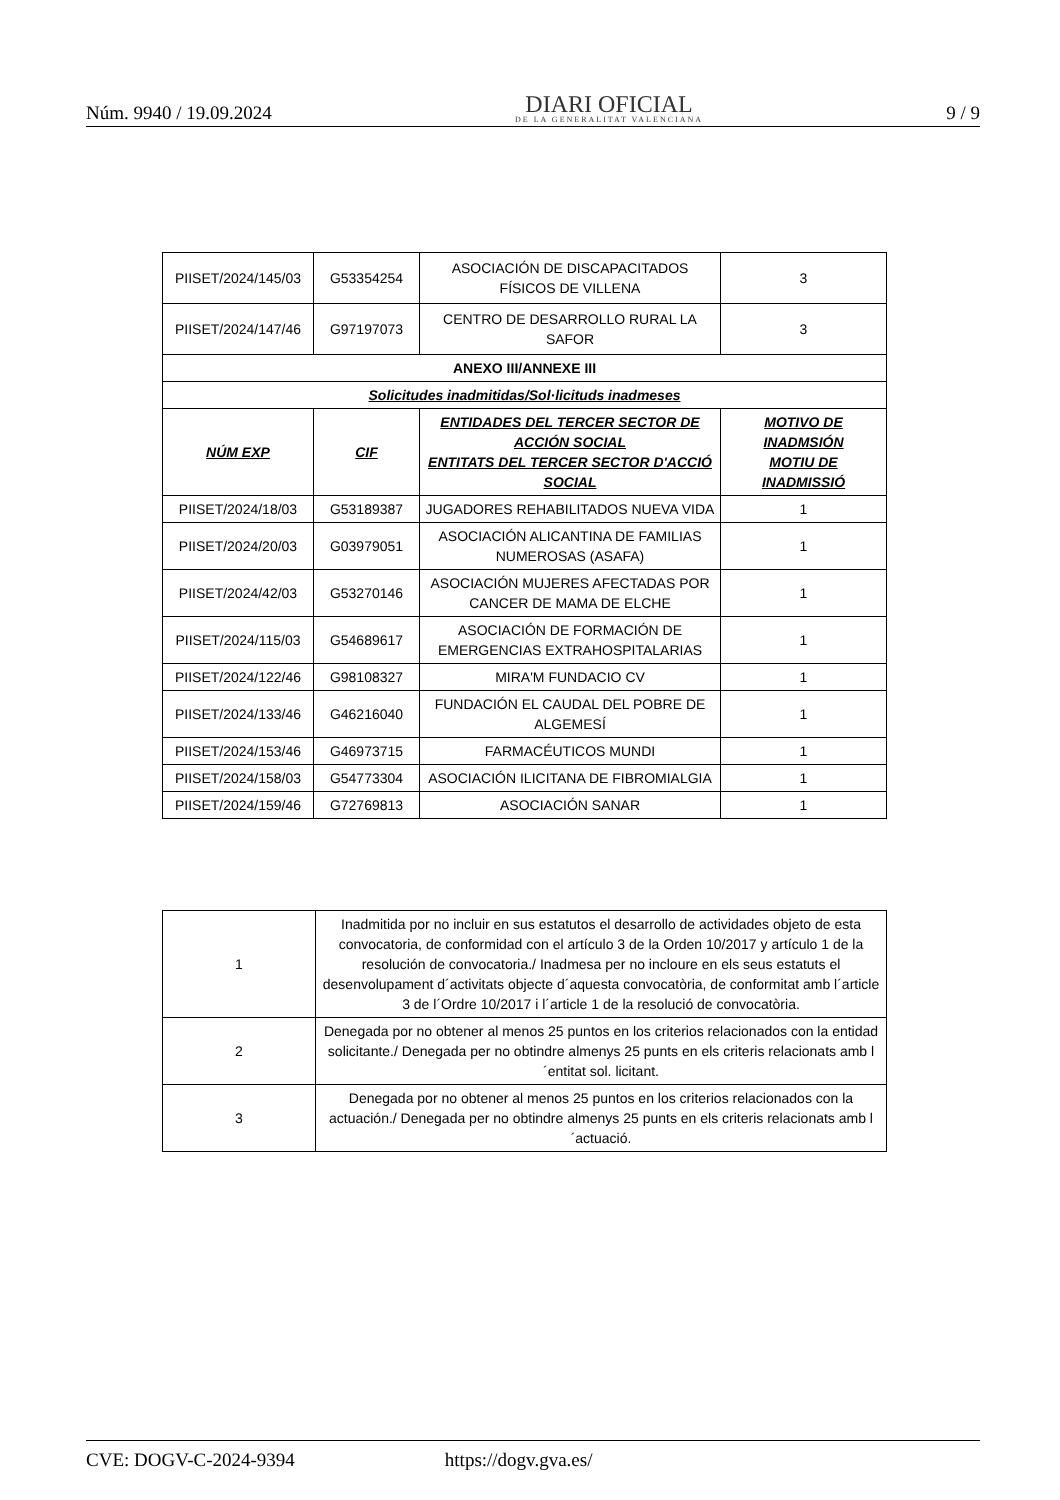Núm. 9940 / 19.09.2024
DIARI OFICIAL
DE LA GENERALITAT VALENCIANA
9 / 9
| PIISET/2024/145/03 | G53354254 | ASOCIACIÓN DE DISCAPACITADOS FÍSICOS DE VILLENA | 3 |
| PIISET/2024/147/46 | G97197073 | CENTRO DE DESARROLLO RURAL LA SAFOR | 3 |
| ANEXO III/ANNEXE III | | | |
| Solicitudes inadmitidas/Sol·licituds inadmeses | | | |
| NÚM EXP | CIF | ENTIDADES DEL TERCER SECTOR DE ACCIÓN SOCIAL ENTITATS DEL TERCER SECTOR D'ACCIÓ SOCIAL | MOTIVO DE INADMSIÓN MOTIU DE INADMISSIÓ |
| PIISET/2024/18/03 | G53189387 | JUGADORES REHABILITADOS NUEVA VIDA | 1 |
| PIISET/2024/20/03 | G03979051 | ASOCIACIÓN ALICANTINA DE FAMILIAS NUMEROSAS (ASAFA) | 1 |
| PIISET/2024/42/03 | G53270146 | ASOCIACIÓN MUJERES AFECTADAS POR CANCER DE MAMA DE ELCHE | 1 |
| PIISET/2024/115/03 | G54689617 | ASOCIACIÓN DE FORMACIÓN DE EMERGENCIAS EXTRAHOSPITALARIAS | 1 |
| PIISET/2024/122/46 | G98108327 | MIRA'M FUNDACIO CV | 1 |
| PIISET/2024/133/46 | G46216040 | FUNDACIÓN EL CAUDAL DEL POBRE DE ALGEMESÍ | 1 |
| PIISET/2024/153/46 | G46973715 | FARMACÉUTICOS MUNDI | 1 |
| PIISET/2024/158/03 | G54773304 | ASOCIACIÓN ILICITANA DE FIBROMIALGIA | 1 |
| PIISET/2024/159/46 | G72769813 | ASOCIACIÓN SANAR | 1 |
| 1 | Inadmitida por no incluir en sus estatutos el desarrollo de actividades objeto de esta convocatoria, de conformidad con el artículo 3 de la Orden 10/2017 y artículo 1 de la resolución de convocatoria./ Inadmesa per no incloure en els seus estatuts el desenvolupament d´activitats objecte d´aquesta convocatòria, de conformitat amb l´article 3 de l´Ordre 10/2017 i l´article 1 de la resolució de convocatòria. |
| 2 | Denegada por no obtener al menos 25 puntos en los criterios relacionados con la entidad solicitante./ Denegada per no obtindre almenys 25 punts en els criteris relacionats amb l´entitat sol. licitant. |
| 3 | Denegada por no obtener al menos 25 puntos en los criterios relacionados con la actuación./ Denegada per no obtindre almenys 25 punts en els criteris relacionats amb l´actuació. |
CVE: DOGV-C-2024-9394 https://dogv.gva.es/